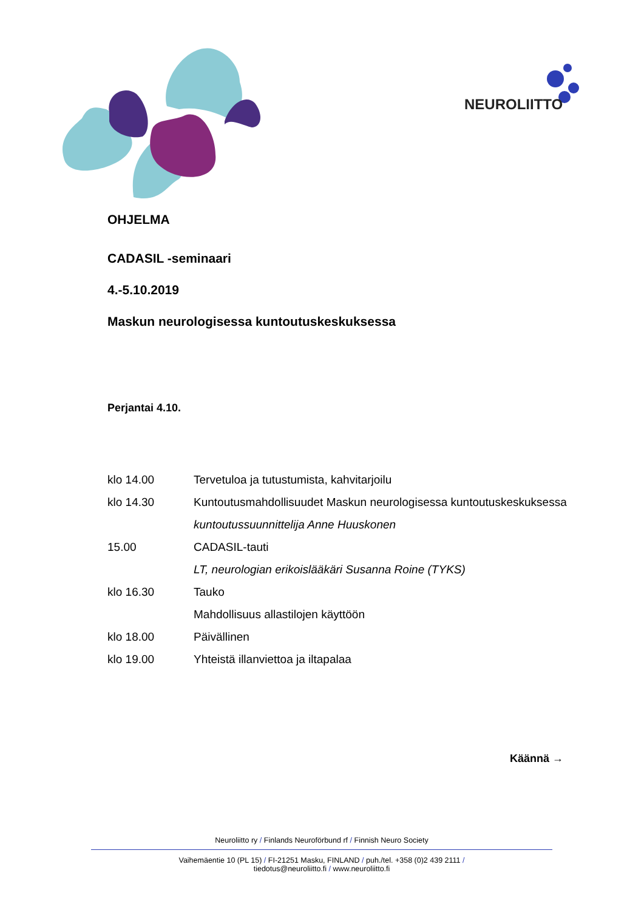NEUROLIITTO
OHJELMA
CADASIL -seminaari
4.-5.10.2019
Maskun neurologisessa kuntoutuskeskuksessa
Perjantai 4.10.
| klo 14.00 | Tervetuloa ja tutustumista, kahvitarjoilu |
| klo 14.30 | Kuntoutusmahdollisuudet Maskun neurologisessa kuntoutuskeskuksessa |
| | kuntoutussuunnittelija Anne Huuskonen |
| 15.00 | CADASIL-tauti |
| | LT, neurologian erikoislääkäri Susanna Roine (TYKS) |
| klo 16.30 | Tauko |
| | Mahdollisuus allastilojen käyttöön |
| klo 18.00 | Päivällinen |
| klo 19.00 | Yhteistä illanviettoa ja iltapalaa |
Käännä →
Neuroliitto ry / Finlands Neuroförbund rf / Finnish Neuro Society
Vaihemäentie 10 (PL 15) / FI-21251 Masku, FINLAND / puh./tel. +358 (0)2 439 2111 /
tiedotus@neuroliitto.fi / www.neuroliitto.fi